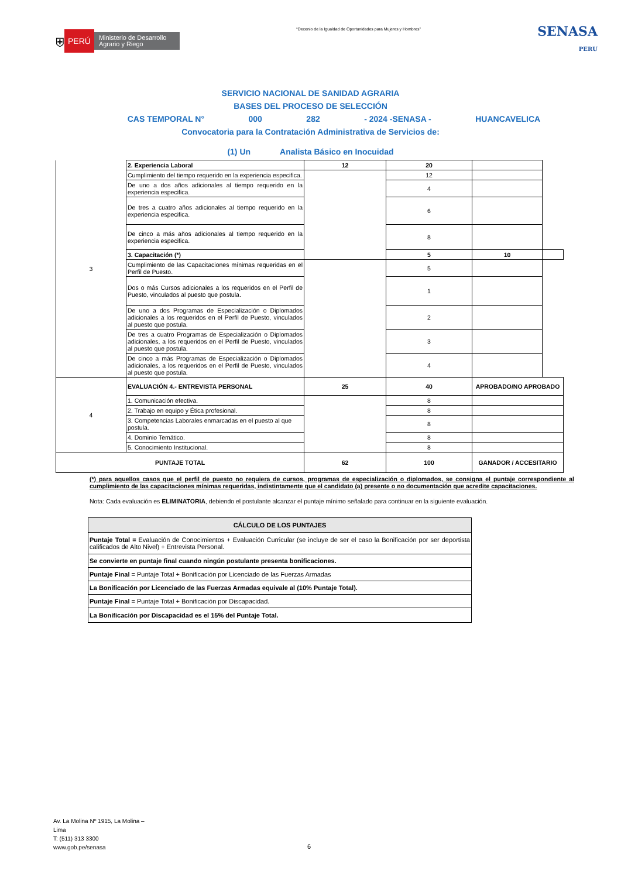⛨ PERÚ Ministerio de Desarrollo Agrario y Riego
“Decenio de la Igualdad de Oportunidades para Mujeres y Hombres”
SENASA
PERU
SERVICIO NACIONAL DE SANIDAD AGRARIA
BASES DEL PROCESO DE SELECCIÓN
CAS TEMPORAL N° 000 282 - 2024 -SENASA - HUANCAVELICA
Convocatoria para la Contratación Administrativa de Servicios de:
(1) Un Analista Básico en Inocuidad
| 3 | 2. Experiencia Laboral | 12 | 20 | | |
| | Cumplimiento del tiempo requerido en la experiencia especifica. | | 12 | | |
| | De uno a dos años adicionales al tiempo requerido en la experiencia especifica. | | 4 | | |
| | De tres a cuatro años adicionales al tiempo requerido en la experiencia especifica. | | 6 | | |
| | De cinco a más años adicionales al tiempo requerido en la experiencia especifica. | | 8 | | |
| | 3. Capacitación (*) | | 5 | 10 | |
| | Cumplimiento de las Capacitaciones mínimas requeridas en el Perfil de Puesto. | | 5 | | |
| | Dos o más Cursos adicionales a los requeridos en el Perfil de Puesto, vinculados al puesto que postula. | | 1 | | |
| | De uno a dos Programas de Especialización o Diplomados adicionales a los requeridos en el Perfil de Puesto, vinculados al puesto que postula. | | 2 | | |
| | De tres a cuatro Programas de Especialización o Diplomados adicionales, a los requeridos en el Perfil de Puesto, vinculados al puesto que postula. | | 3 | | |
| | De cinco a más Programas de Especialización o Diplomados adicionales, a los requeridos en el Perfil de Puesto, vinculados al puesto que postula. | | 4 | | |
| 4 | EVALUACIÓN 4.- ENTREVISTA PERSONAL | 25 | 40 | APROBADO/NO APROBADO |
| | 1. Comunicación efectiva. | | 8 | |
| | 2. Trabajo en equipo y Ética profesional. | | 8 | |
| | 3. Competencias Laborales enmarcadas en el puesto al que postula. | | 8 | |
| | 4. Dominio Temático. | | 8 | |
| | 5. Conocimiento Institucional. | | 8 | |
| PUNTAJE TOTAL | | 62 | 100 | GANADOR / ACCESITARIO |
(*) para aquellos casos que el perfil de puesto no requiera de cursos, programas de especialización o diplomados, se consigna el puntaje correspondiente al cumplimiento de las capacitaciones mínimas requeridas, indistintamente que el candidato (a) presente o no documentación que acredite capacitaciones.
Nota: Cada evaluación es ELIMINATORIA, debiendo el postulante alcanzar el puntaje mínimo señalado para continuar en la siguiente evaluación.
| CÁLCULO DE LOS PUNTAJES |
| --- |
| Puntaje Total = Evaluación de Conocimientos + Evaluación Curricular (se incluye de ser el caso la Bonificación por ser deportista calificados de Alto Nivel) + Entrevista Personal. |
| Se convierte en puntaje final cuando ningún postulante presenta bonificaciones. |
| Puntaje Final = Puntaje Total + Bonificación por Licenciado de las Fuerzas Armadas |
| La Bonificación por Licenciado de las Fuerzas Armadas equivale al (10% Puntaje Total). |
| Puntaje Final = Puntaje Total + Bonificación por Discapacidad. |
| La Bonificación por Discapacidad es el 15% del Puntaje Total. |
Av. La Molina Nº 1915, La Molina –
Lima
T: (511) 313 3300
www.gob.pe/senasa
6